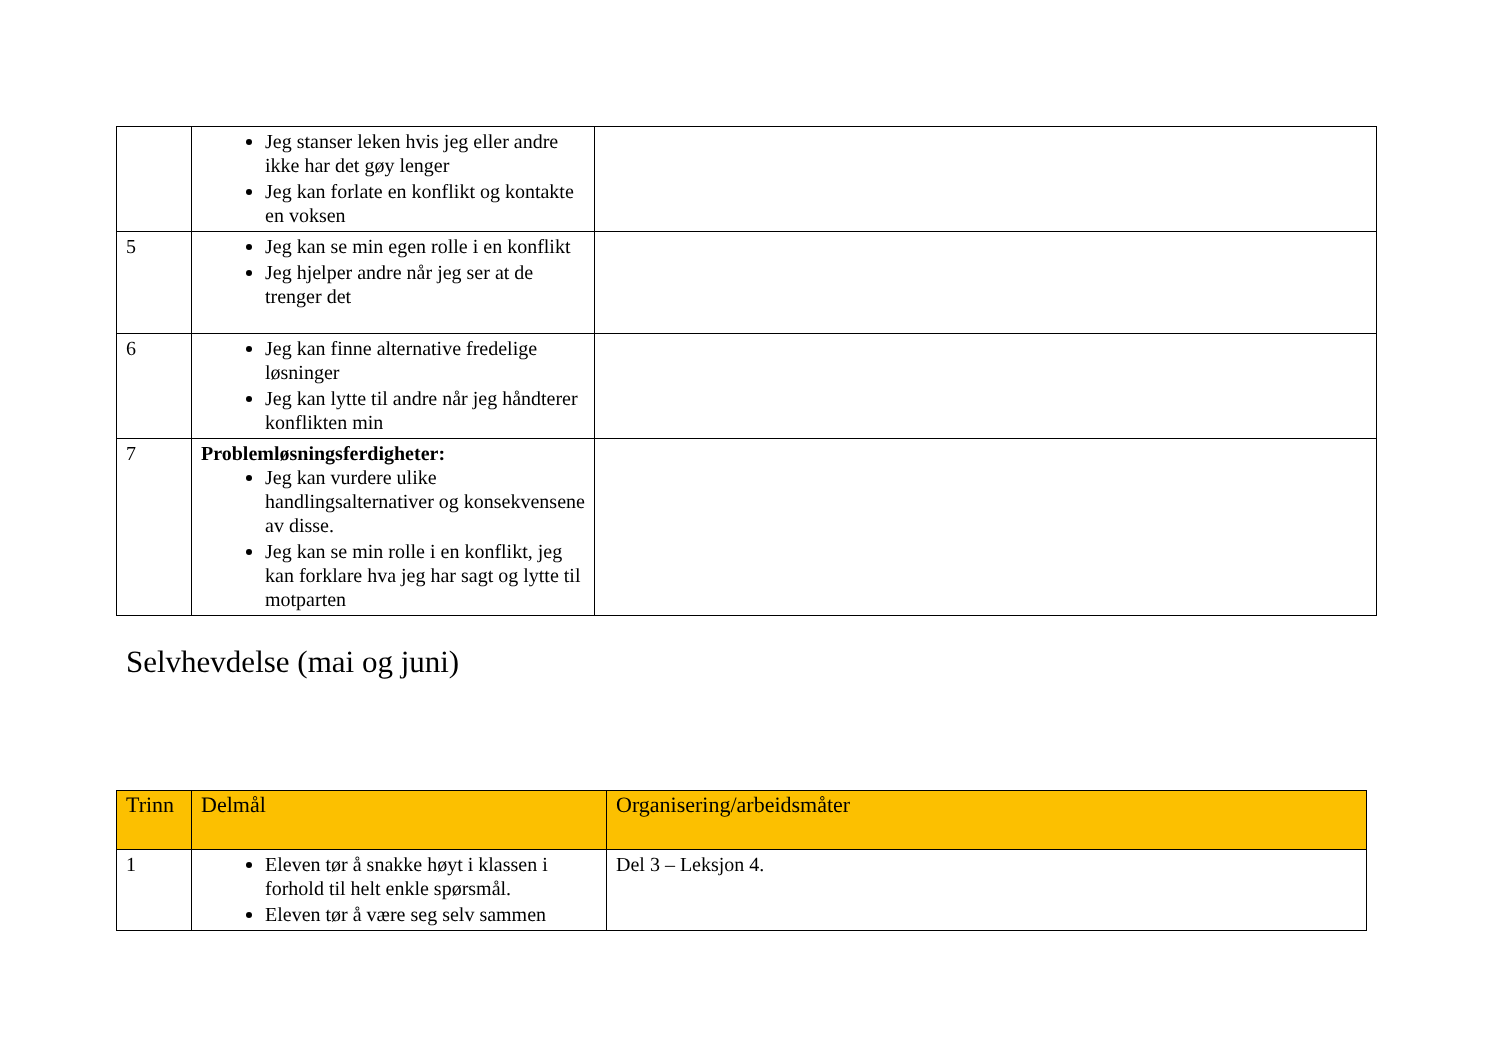| | Jeg stanser leken hvis jeg eller andre ikke har det gøy lenger Jeg kan forlate en konflikt og kontakte en voksen | |
| 5 | Jeg kan se min egen rolle i en konflikt Jeg hjelper andre når jeg ser at de trenger det | |
| 6 | Jeg kan finne alternative fredelige løsninger Jeg kan lytte til andre når jeg håndterer konflikten min | |
| 7 | Problemløsningsferdigheter: Jeg kan vurdere ulike handlingsalternativer og konsekvensene av disse. Jeg kan se min rolle i en konflikt, jeg kan forklare hva jeg har sagt og lytte til motparten | |
Selvhevdelse (mai og juni)
| Trinn | Delmål | Organisering/arbeidsmåter |
| --- | --- | --- |
| 1 | Eleven tør å snakke høyt i klassen i forhold til helt enkle spørsmål. Eleven tør å være seg selv sammen | Del 3 – Leksjon 4. |